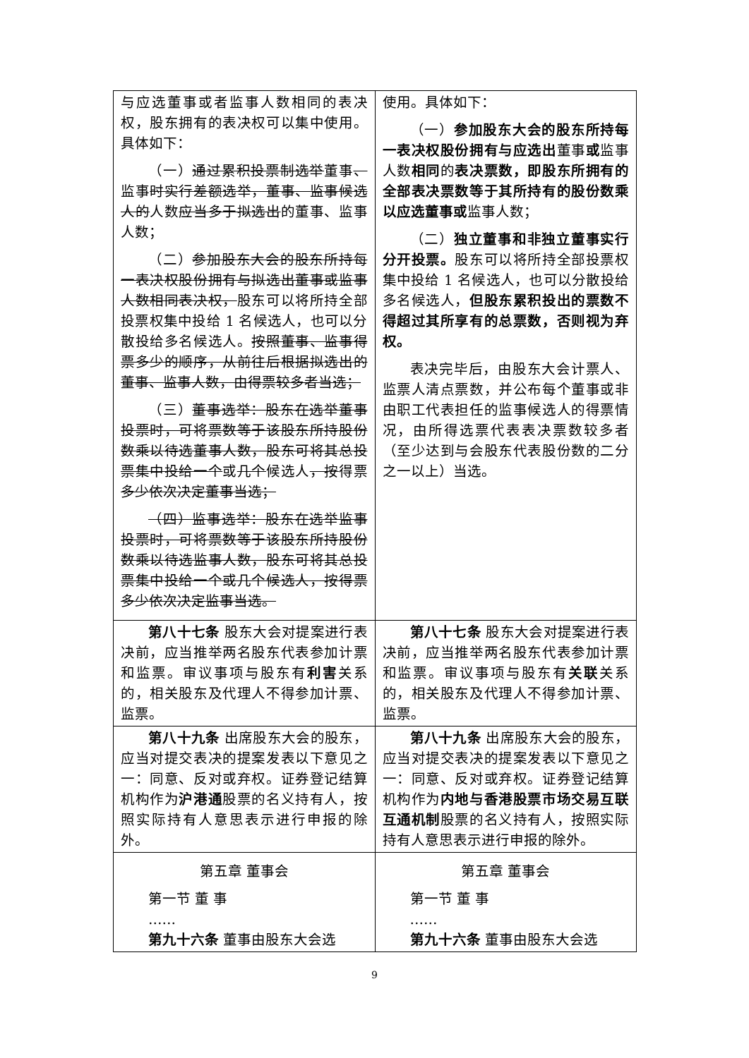| 与应选董事或者监事人数相同的表决权，股东拥有的表决权可以集中使用。具体如下： （一） 通过累积投票制选举 董事 、 监事 时实行差额选举，董事、监事候选人的 人数 应当多于拟选出 的董事、监事人数； （二） 参加股东大会的股东所持每一表决权股份拥有与拟选出董事或监事人数相同表决权， 股东可以将所持全部投票权集中投给 1 名候选人，也可以分散投给多名候选人。 按照董事、监事得票多少的顺序，从前往后根据拟选出的董事、监事人数，由得票较多者当选； （三） 董事选举：股东在选举董事投票时，可将票数等于该股东所持股份数乘以待选董事人数，股东可将其总投票集中投给一个 或 几个 候选人 ，按 得票 多少依次决定董事当选； （四）监事选举：股东在选举监事投票时，可将票数等于该股东所持股份数乘以待选监事人数，股东可将其总投票集中投给一个或几个候选人，按得票多少依次决定监事当选。 | 使用。具体如下： （一） 参加股东大会的股东所持每一表决权股份拥有与应选出 董事 或 监事人数 相同 的 表决票数，即股东所拥有的全部表决票数等于其所持有的股份数乘以应选董事或 监事人数； （二） 独立董事和非独立董事实行分开投票。 股东可以将所持全部投票权集中投给 1 名候选人，也可以分散投给多名候选人， 但股东累积投出的票数不得超过其所享有的总票数，否则视为弃权。 表决完毕后，由股东大会计票人、监票人清点票数，并公布每个董事或非由职工代表担任的监事候选人的得票情况，由所得选票代表表决票数较多者（至少达到与会股东代表股份数的二分之一以上）当选。 |
| 第八十七条 股东大会对提案进行表决前，应当推举两名股东代表参加计票和监票。审议事项与股东有 利害 关系的，相关股东及代理人不得参加计票、监票。 | 第八十七条 股东大会对提案进行表决前，应当推举两名股东代表参加计票和监票。审议事项与股东有 关联 关系的，相关股东及代理人不得参加计票、监票。 |
| 第八十九条 出席股东大会的股东，应当对提交表决的提案发表以下意见之一：同意、反对或弃权。证券登记结算机构作为 沪港通 股票的名义持有人，按照实际持有人意思表示进行申报的除外。 | 第八十九条 出席股东大会的股东，应当对提交表决的提案发表以下意见之一：同意、反对或弃权。证券登记结算机构作为 内地与香港股票市场交易互联互通机制 股票的名义持有人，按照实际持有人意思表示进行申报的除外。 |
| 第五章 董事会 第一节 董 事 …… 第九十六条 董事由股东大会选 | 第五章 董事会 第一节 董 事 …… 第九十六条 董事由股东大会选 |
9